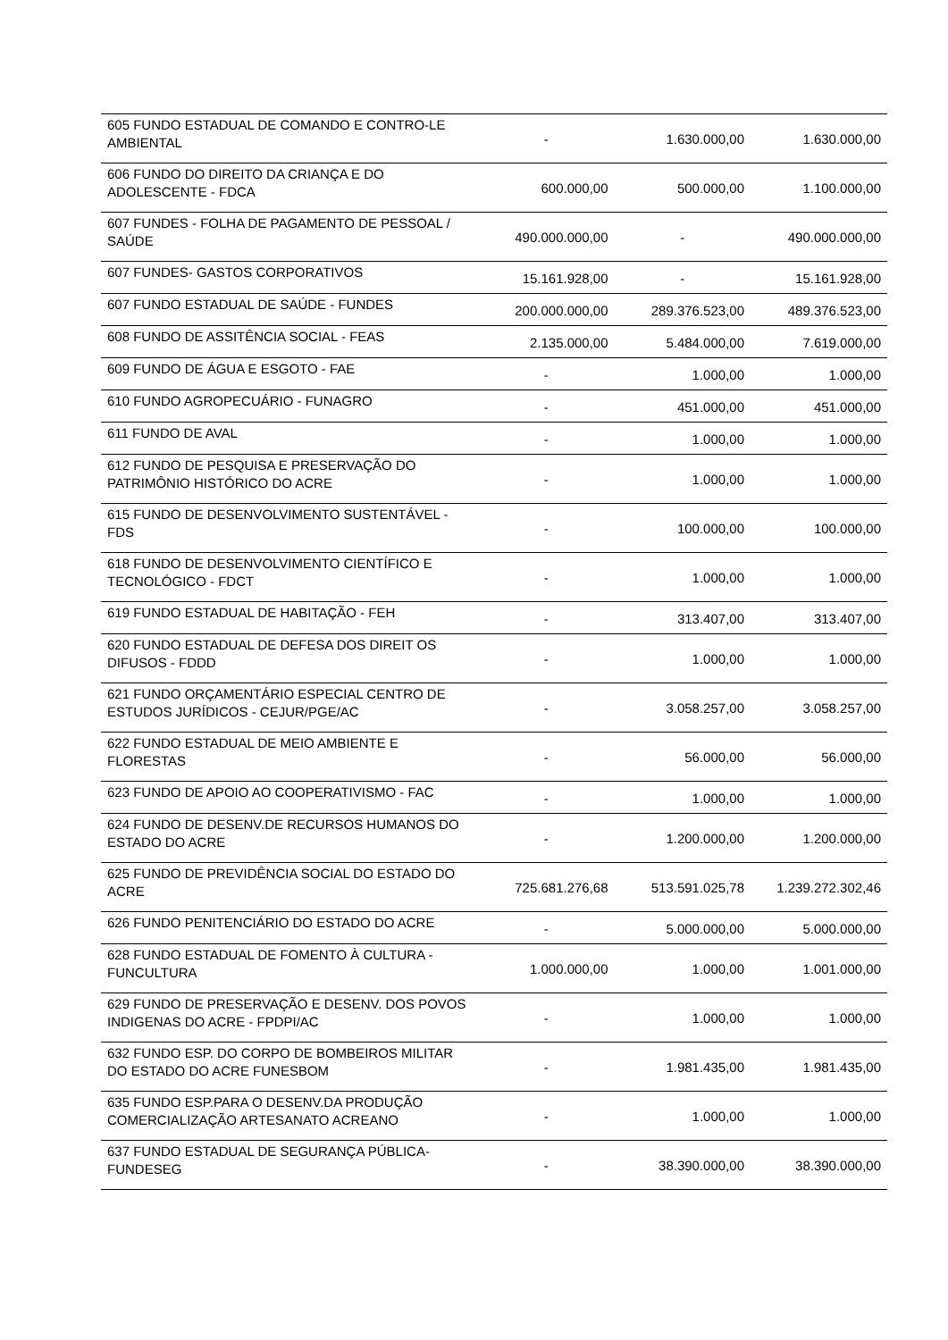| 605 FUNDO ESTADUAL DE COMANDO E CONTRO-LE AMBIENTAL | - | 1.630.000,00 | 1.630.000,00 |
| 606 FUNDO DO DIREITO DA CRIANÇA E DO ADOLESCENTE - FDCA | 600.000,00 | 500.000,00 | 1.100.000,00 |
| 607 FUNDES - FOLHA DE PAGAMENTO DE PESSOAL / SAÚDE | 490.000.000,00 | - | 490.000.000,00 |
| 607 FUNDES- GASTOS CORPORATIVOS | 15.161.928,00 | - | 15.161.928,00 |
| 607 FUNDO ESTADUAL DE SAÚDE - FUNDES | 200.000.000,00 | 289.376.523,00 | 489.376.523,00 |
| 608 FUNDO DE ASSITÊNCIA SOCIAL - FEAS | 2.135.000,00 | 5.484.000,00 | 7.619.000,00 |
| 609 FUNDO DE ÁGUA E ESGOTO - FAE | - | 1.000,00 | 1.000,00 |
| 610 FUNDO AGROPECUÁRIO - FUNAGRO | - | 451.000,00 | 451.000,00 |
| 611 FUNDO DE AVAL | - | 1.000,00 | 1.000,00 |
| 612 FUNDO DE PESQUISA E PRESERVAÇÃO DO PATRIMÔNIO HISTÓRICO DO ACRE | - | 1.000,00 | 1.000,00 |
| 615 FUNDO DE DESENVOLVIMENTO SUSTENTÁVEL - FDS | - | 100.000,00 | 100.000,00 |
| 618 FUNDO DE DESENVOLVIMENTO CIENTÍFICO E TECNOLÓGICO - FDCT | - | 1.000,00 | 1.000,00 |
| 619 FUNDO ESTADUAL DE HABITAÇÃO - FEH | - | 313.407,00 | 313.407,00 |
| 620 FUNDO ESTADUAL DE DEFESA DOS DIREIT OS DIFUSOS - FDDD | - | 1.000,00 | 1.000,00 |
| 621 FUNDO ORÇAMENTÁRIO ESPECIAL CENTRO DE ESTUDOS JURÍDICOS - CEJUR/PGE/AC | - | 3.058.257,00 | 3.058.257,00 |
| 622 FUNDO ESTADUAL DE MEIO AMBIENTE E FLORESTAS | - | 56.000,00 | 56.000,00 |
| 623 FUNDO DE APOIO AO COOPERATIVISMO - FAC | - | 1.000,00 | 1.000,00 |
| 624 FUNDO DE DESENV.DE RECURSOS HUMANOS DO ESTADO DO ACRE | - | 1.200.000,00 | 1.200.000,00 |
| 625 FUNDO DE PREVIDÊNCIA SOCIAL DO ESTADO DO ACRE | 725.681.276,68 | 513.591.025,78 | 1.239.272.302,46 |
| 626 FUNDO PENITENCIÁRIO DO ESTADO DO ACRE | - | 5.000.000,00 | 5.000.000,00 |
| 628 FUNDO ESTADUAL DE FOMENTO À CULTURA - FUNCULTURA | 1.000.000,00 | 1.000,00 | 1.001.000,00 |
| 629 FUNDO DE PRESERVAÇÃO E DESENV. DOS POVOS INDIGENAS DO ACRE - FPDPI/AC | - | 1.000,00 | 1.000,00 |
| 632 FUNDO ESP. DO CORPO DE BOMBEIROS MILITAR DO ESTADO DO ACRE FUNESBOM | - | 1.981.435,00 | 1.981.435,00 |
| 635 FUNDO ESP.PARA O DESENV.DA PRODUÇÃO COMERCIALIZAÇÃO ARTESANATO ACREANO | - | 1.000,00 | 1.000,00 |
| 637 FUNDO ESTADUAL DE SEGURANÇA PÚBLICA-FUNDESEG | - | 38.390.000,00 | 38.390.000,00 |